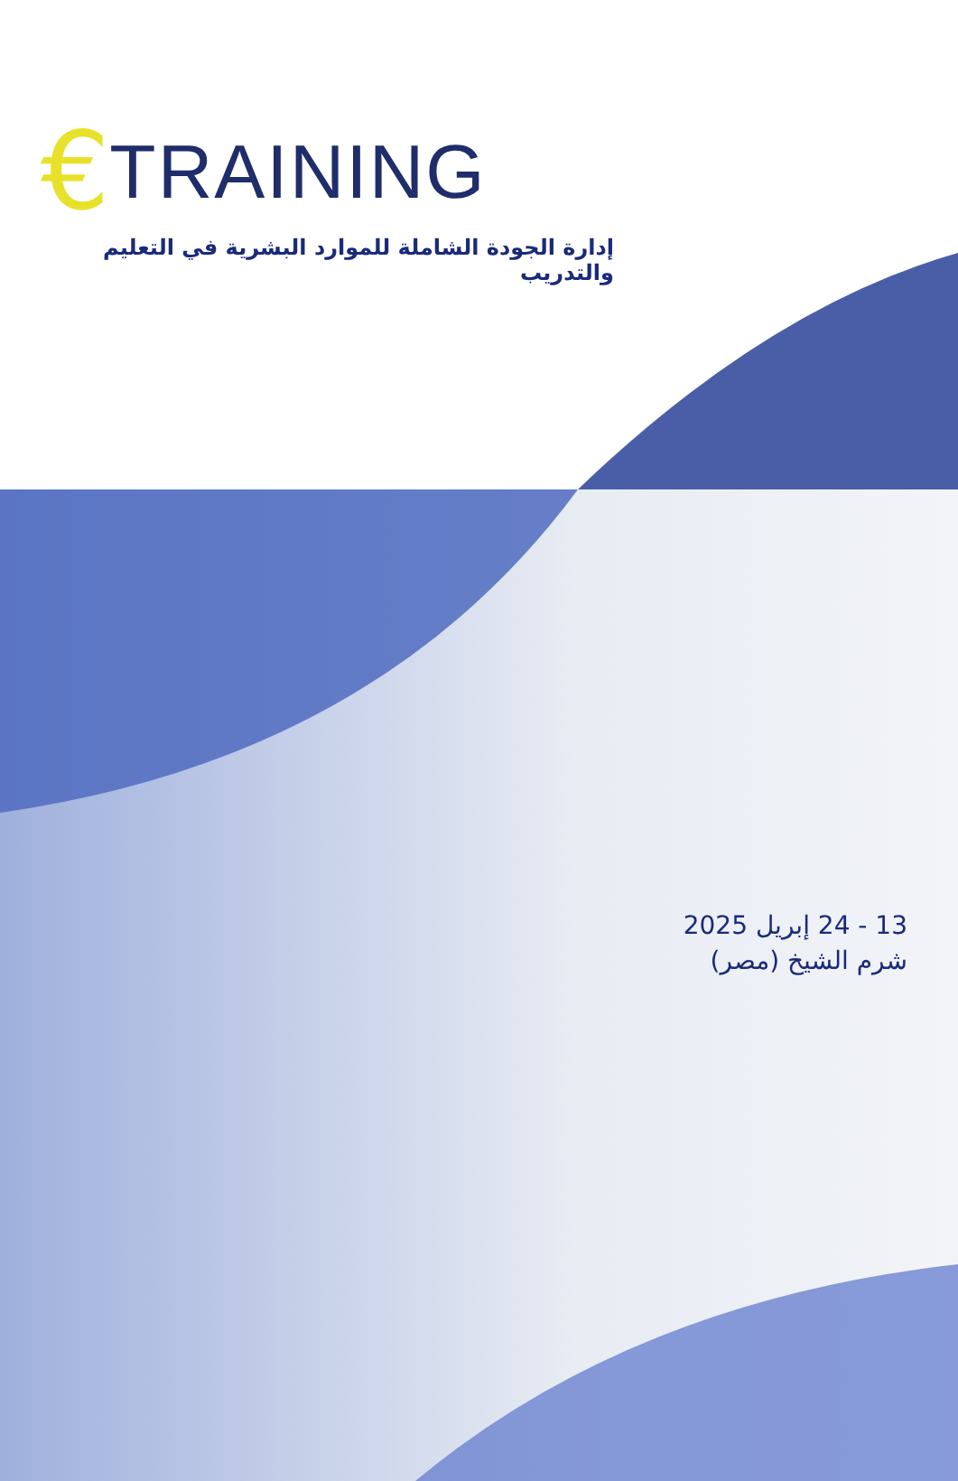€ TRAINING
إدارة الجودة الشاملة للموارد البشرية في التعليم والتدريب
13 - 24 إبريل 2025
شرم الشيخ (مصر)